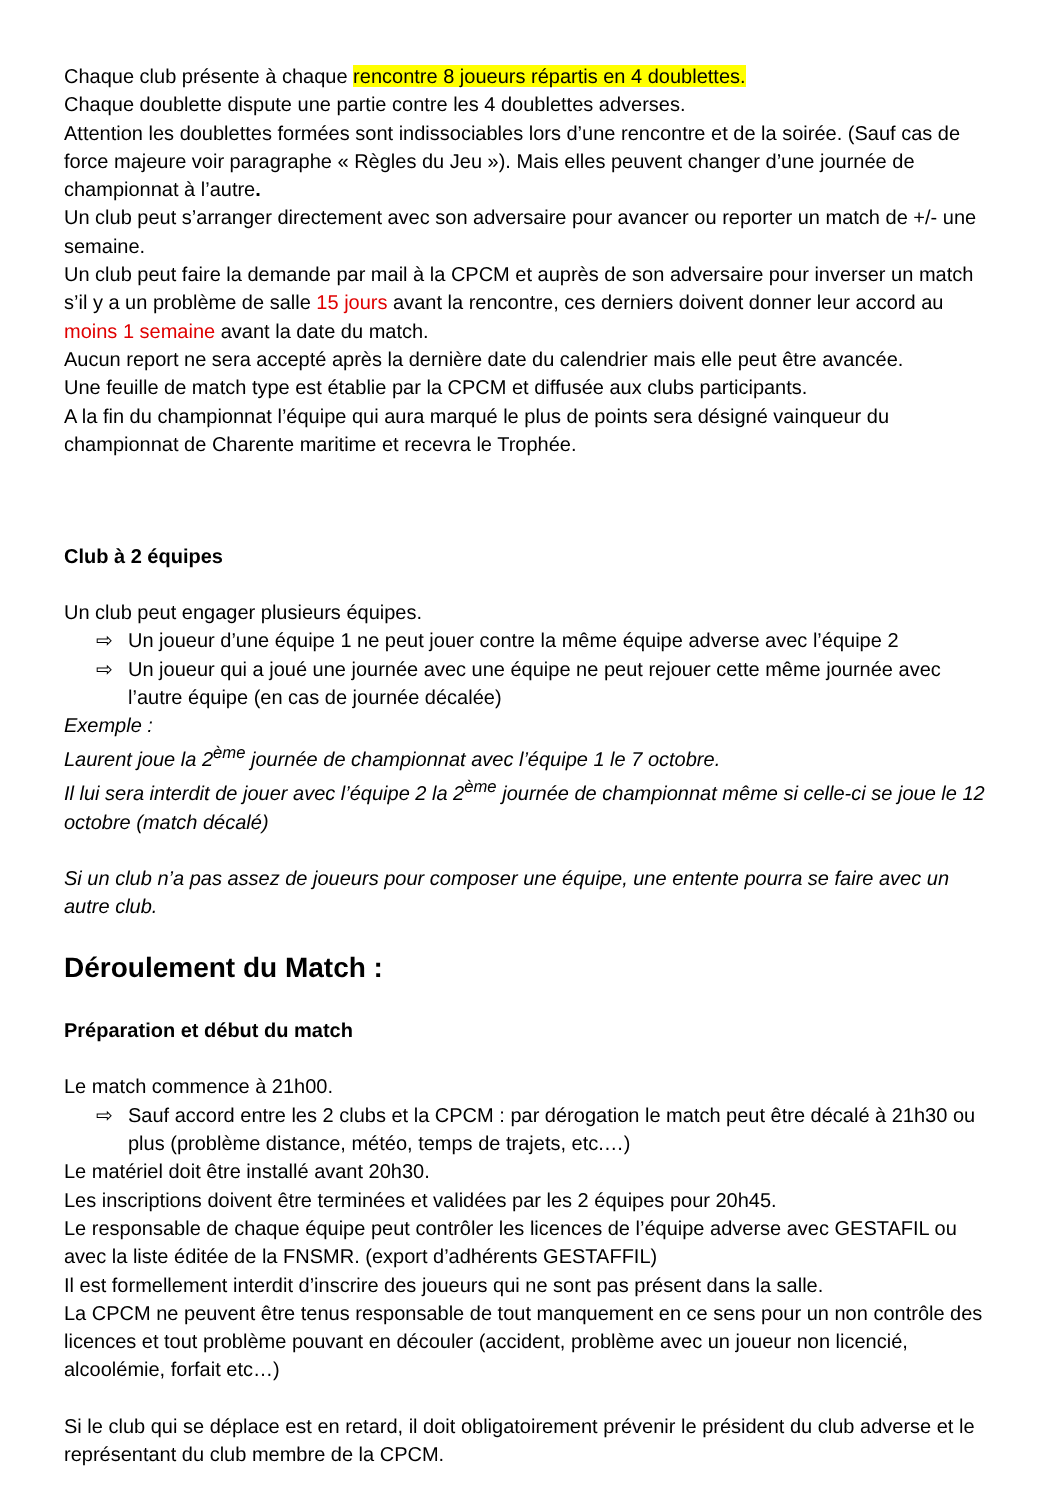Chaque club présente à chaque rencontre 8 joueurs répartis en 4 doublettes.
Chaque doublette dispute une partie contre les 4 doublettes adverses.
Attention les doublettes formées sont indissociables lors d’une rencontre et de la soirée. (Sauf cas de force majeure voir paragraphe « Règles du Jeu »). Mais elles peuvent changer d’une journée de championnat à l’autre.
Un club peut s’arranger directement avec son adversaire pour avancer ou reporter un match de +/- une semaine.
Un club peut faire la demande par mail à la CPCM et auprès de son adversaire pour inverser un match s’il y a un problème de salle 15 jours avant la rencontre, ces derniers doivent donner leur accord au moins 1 semaine avant la date du match.
Aucun report ne sera accepté après la dernière date du calendrier mais elle peut être avancée.
Une feuille de match type est établie par la CPCM et diffusée aux clubs participants.
A la fin du championnat l’équipe qui aura marqué le plus de points sera désigné vainqueur du championnat de Charente maritime et recevra le Trophée.
Club à 2 équipes
Un club peut engager plusieurs équipes.
⇨ Un joueur d’une équipe 1 ne peut jouer contre la même équipe adverse avec l’équipe 2
⇨ Un joueur qui a joué une journée avec une équipe ne peut rejouer cette même journée avec l’autre équipe (en cas de journée décalée)
Exemple :
Laurent joue la 2<sup>ème</sup> journée de championnat avec l’équipe 1 le 7 octobre.
Il lui sera interdit de jouer avec l’équipe 2 la 2<sup>ème</sup> journée de championnat même si celle-ci se joue le 12 octobre (match décalé)
Si un club n’a pas assez de joueurs pour composer une équipe, une entente pourra se faire avec un autre club.
Déroulement du Match :
Préparation et début du match
Le match commence à 21h00.
⇨ Sauf accord entre les 2 clubs et la CPCM : par dérogation le match peut être décalé à 21h30 ou plus (problème distance, météo, temps de trajets, etc.…)
Le matériel doit être installé avant 20h30.
Les inscriptions doivent être terminées et validées par les 2 équipes pour 20h45.
Le responsable de chaque équipe peut contrôler les licences de l’équipe adverse avec GESTAFIL ou avec la liste éditée de la FNSMR. (export d’adhérents GESTAFFIL)
Il est formellement interdit d’inscrire des joueurs qui ne sont pas présent dans la salle.
La CPCM ne peuvent être tenus responsable de tout manquement en ce sens pour un non contrôle des licences et tout problème pouvant en découler (accident, problème avec un joueur non licencié, alcoolémie, forfait etc…)
Si le club qui se déplace est en retard, il doit obligatoirement prévenir le président du club adverse et le représentant du club membre de la CPCM.